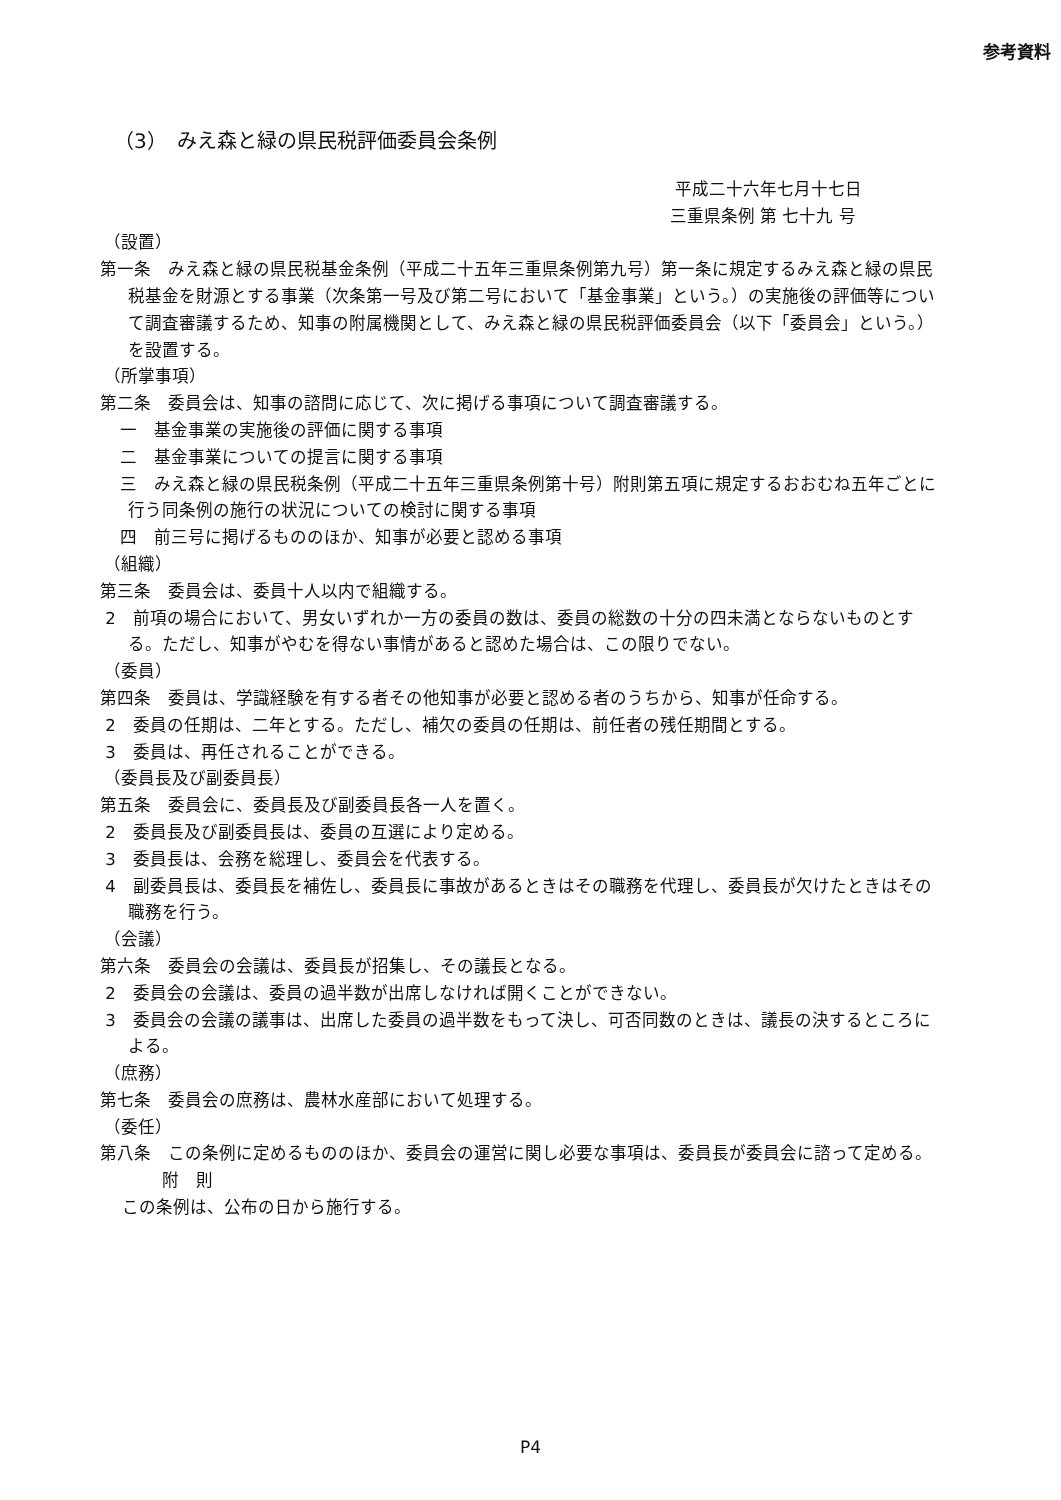参考資料
（3）　みえ森と緑の県民税評価委員会条例
平成二十六年七月十七日
三重県条例 第 七十九 号
（設置）
第一条　みえ森と緑の県民税基金条例（平成二十五年三重県条例第九号）第一条に規定するみえ森と緑の県民税基金を財源とする事業（次条第一号及び第二号において「基金事業」という。）の実施後の評価等について調査審議するため、知事の附属機関として、みえ森と緑の県民税評価委員会（以下「委員会」という。）を設置する。
（所掌事項）
第二条　委員会は、知事の諮問に応じて、次に掲げる事項について調査審議する。
一　基金事業の実施後の評価に関する事項
二　基金事業についての提言に関する事項
三　みえ森と緑の県民税条例（平成二十五年三重県条例第十号）附則第五項に規定するおおむね五年ごとに行う同条例の施行の状況についての検討に関する事項
四　前三号に掲げるもののほか、知事が必要と認める事項
（組織）
第三条　委員会は、委員十人以内で組織する。
2　前項の場合において、男女いずれか一方の委員の数は、委員の総数の十分の四未満とならないものとする。ただし、知事がやむを得ない事情があると認めた場合は、この限りでない。
（委員）
第四条　委員は、学識経験を有する者その他知事が必要と認める者のうちから、知事が任命する。
2　委員の任期は、二年とする。ただし、補欠の委員の任期は、前任者の残任期間とする。
3　委員は、再任されることができる。
（委員長及び副委員長）
第五条　委員会に、委員長及び副委員長各一人を置く。
2　委員長及び副委員長は、委員の互選により定める。
3　委員長は、会務を総理し、委員会を代表する。
4　副委員長は、委員長を補佐し、委員長に事故があるときはその職務を代理し、委員長が欠けたときはその職務を行う。
（会議）
第六条　委員会の会議は、委員長が招集し、その議長となる。
2　委員会の会議は、委員の過半数が出席しなければ開くことができない。
3　委員会の会議の議事は、出席した委員の過半数をもって決し、可否同数のときは、議長の決するところによる。
（庶務）
第七条　委員会の庶務は、農林水産部において処理する。
（委任）
第八条　この条例に定めるもののほか、委員会の運営に関し必要な事項は、委員長が委員会に諮って定める。
附　則
この条例は、公布の日から施行する。
P4